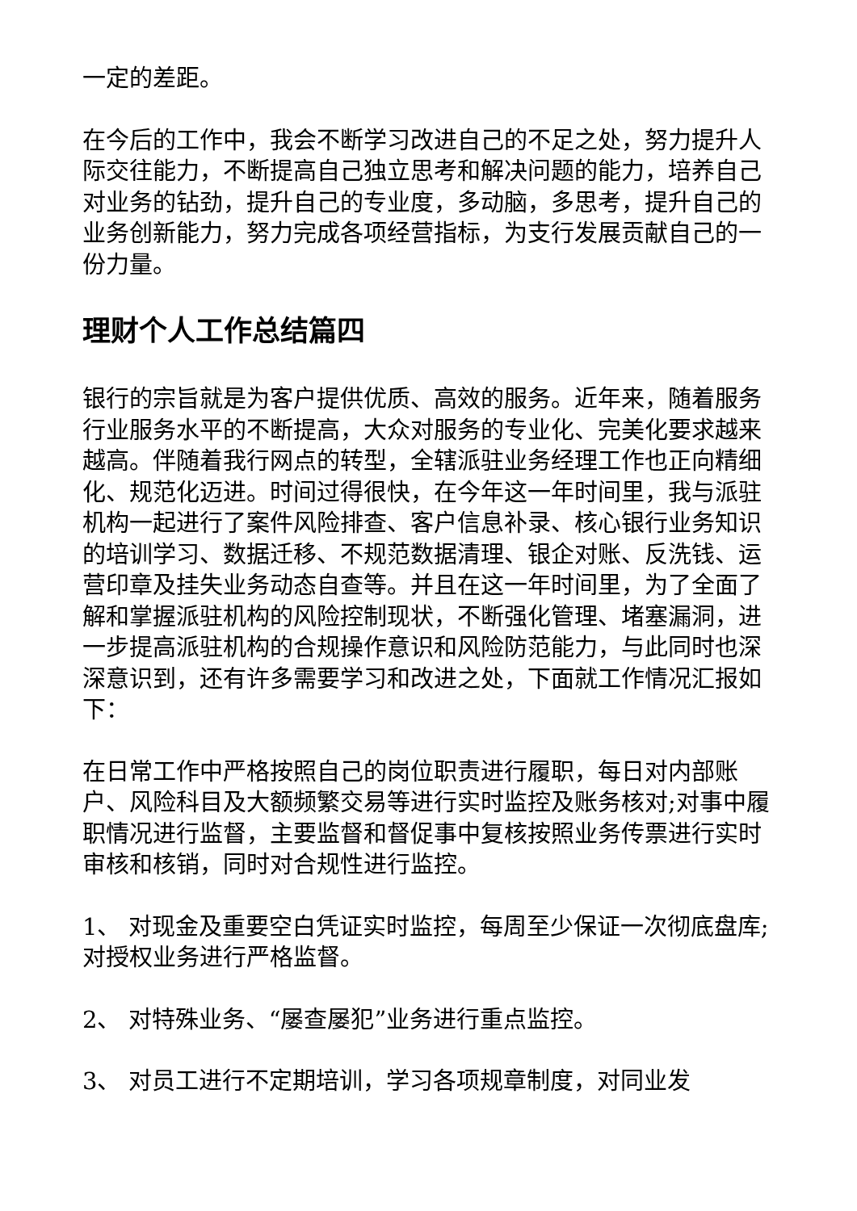一定的差距。
在今后的工作中，我会不断学习改进自己的不足之处，努力提升人际交往能力，不断提高自己独立思考和解决问题的能力，培养自己对业务的钻劲，提升自己的专业度，多动脑，多思考，提升自己的业务创新能力，努力完成各项经营指标，为支行发展贡献自己的一份力量。
理财个人工作总结篇四
银行的宗旨就是为客户提供优质、高效的服务。近年来，随着服务行业服务水平的不断提高，大众对服务的专业化、完美化要求越来越高。伴随着我行网点的转型，全辖派驻业务经理工作也正向精细化、规范化迈进。时间过得很快，在今年这一年时间里，我与派驻机构一起进行了案件风险排查、客户信息补录、核心银行业务知识的培训学习、数据迁移、不规范数据清理、银企对账、反洗钱、运营印章及挂失业务动态自查等。并且在这一年时间里，为了全面了解和掌握派驻机构的风险控制现状，不断强化管理、堵塞漏洞，进一步提高派驻机构的合规操作意识和风险防范能力，与此同时也深深意识到，还有许多需要学习和改进之处，下面就工作情况汇报如下：
在日常工作中严格按照自己的岗位职责进行履职，每日对内部账户、风险科目及大额频繁交易等进行实时监控及账务核对;对事中履职情况进行监督，主要监督和督促事中复核按照业务传票进行实时审核和核销，同时对合规性进行监控。
1、 对现金及重要空白凭证实时监控，每周至少保证一次彻底盘库;对授权业务进行严格监督。
2、 对特殊业务、“屡查屡犯”业务进行重点监控。
3、 对员工进行不定期培训，学习各项规章制度，对同业发